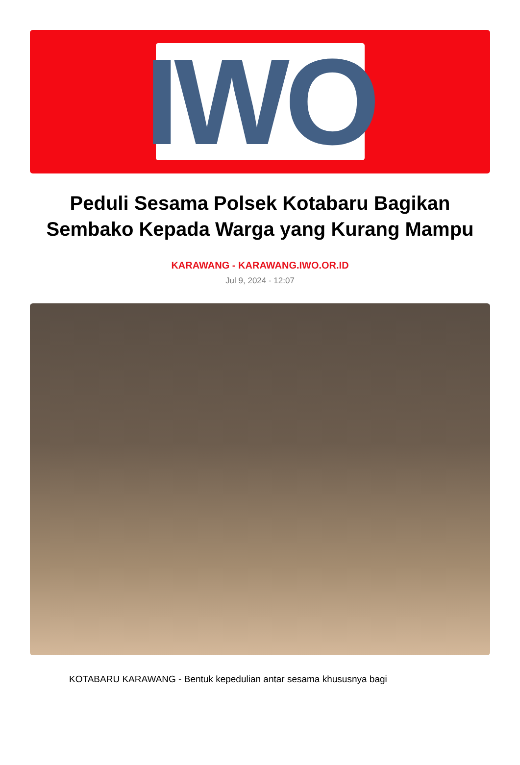IWO
Peduli Sesama Polsek Kotabaru Bagikan Sembako Kepada Warga yang Kurang Mampu
KARAWANG - KARAWANG.IWO.OR.ID
Jul 9, 2024 - 12:07
KOTABARU KARAWANG - Bentuk kepedulian antar sesama khususnya bagi